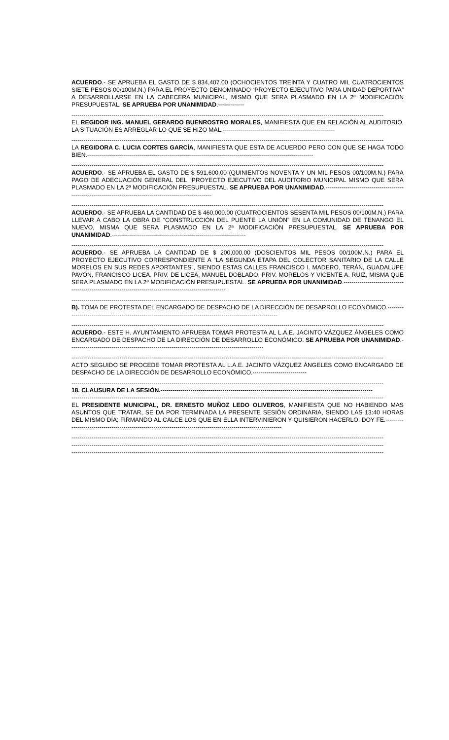ACUERDO.- SE APRUEBA EL GASTO DE $ 834,407.00 (OCHOCIENTOS TREINTA Y CUATRO MIL CUATROCIENTOS SIETE PESOS 00/100M.N.) PARA EL PROYECTO DENOMINADO “PROYECTO EJECUTIVO PARA UNIDAD DEPORTIVA” A DESARROLLARSE EN LA CABECERA MUNICIPAL, MISMO QUE SERA PLASMADO EN LA 2ª MODIFICACIÓN PRESUPUESTAL. SE APRUEBA POR UNANIMIDAD.-------------
------------------------------------------------------------------------------------------------------------------------------------------------------------
EL REGIDOR ING. MANUEL GERARDO BUENROSTRO MORALES, MANIFIESTA QUE EN RELACIÓN AL AUDITORIO, LA SITUACIÓN ES ARREGLAR LO QUE SE HIZO MAL.--------------------------------------------------------
------------------------------------------------------------------------------------------------------------------------------------------------------------
LA REGIDORA C. LUCIA CORTES GARCÍA, MANIFIESTA QUE ESTA DE ACUERDO PERO CON QUE SE HAGA TODO BIEN.-----------------------------------------------------------------------------------------------------------------
------------------------------------------------------------------------------------------------------------------------------------------------------------
ACUERDO.- SE APRUEBA EL GASTO DE $ 591,600.00 (QUINIENTOS NOVENTA Y UN MIL PESOS 00/100M.N.) PARA PAGO DE ADECUACIÓN GENERAL DEL “PROYECTO EJECUTIVO DEL AUDITORIO MUNICIPAL MISMO QUE SERA PLASMADO EN LA 2ª MODIFICACIÓN PRESUPUESTAL. SE APRUEBA POR UNANIMIDAD.-------------------------------------------------------------------------------------------------------------
------------------------------------------------------------------------------------------------------------------------------------------------------------
ACUERDO.- SE APRUEBA LA CANTIDAD DE $ 460,000.00 (CUATROCIENTOS SESENTA MIL PESOS 00/100M.N.) PARA LLEVAR A CABO LA OBRA DE “CONSTRUCCIÓN DEL PUENTE LA UNIÓN” EN LA COMUNIDAD DE TENANGO EL NUEVO, MISMA QUE SERA PLASMADO EN LA 2ª MODIFICACIÓN PRESUPUESTAL. SE APRUEBA POR UNANIMIDAD.-------------------------------------------------------------------
------------------------------------------------------------------------------------------------------------------------------------------------------------
ACUERDO.- SE APRUEBA LA CANTIDAD DE $ 200,000.00 (DOSCIENTOS MIL PESOS 00/100M.N.) PARA EL PROYECTO EJECUTIVO CORRESPONDIENTE A “LA SEGUNDA ETAPA DEL COLECTOR SANITARIO DE LA CALLE MORELOS EN SUS REDES APORTANTES”, SIENDO ESTAS CALLES FRANCISCO I. MADERO, TERÁN, GUADALUPE PAVÓN, FRANCISCO LICEA, PRIV. DE LICEA, MANUEL DOBLADO, PRIV. MORELOS Y VICENTE A. RUIZ, MISMA QUE SERA PLASMADO EN LA 2ª MODIFICACIÓN PRESUPUESTAL. SE APRUEBA POR UNANIMIDAD.-----------------------------------------------------------------------------------------------------------
------------------------------------------------------------------------------------------------------------------------------------------------------------
B). TOMA DE PROTESTA DEL ENCARGADO DE DESPACHO DE LA DIRECCIÓN DE DESARROLLO ECONÓMICO.---------------------------------------------------------------------------------------------------------------
------------------------------------------------------------------------------------------------------------------------------------------------------------
ACUERDO.- ESTE H. AYUNTAMIENTO APRUEBA TOMAR PROTESTA AL L.A.E. JACINTO VÁZQUEZ ÁNGELES COMO ENCARGADO DE DESPACHO DE LA DIRECCIÓN DE DESARROLLO ECONÓMICO. SE APRUEBA POR UNANIMIDAD.-------------------------------------------------------------------------------------------------
------------------------------------------------------------------------------------------------------------------------------------------------------------
ACTO SEGUIDO SE PROCEDE TOMAR PROTESTA AL L.A.E. JACINTO VÁZQUEZ ÁNGELES COMO ENCARGADO DE DESPACHO DE LA DIRECCIÓN DE DESARROLLO ECONÓMICO.---------------------------
------------------------------------------------------------------------------------------------------------------------------------------------------------
18. CLAUSURA DE LA SESIÓN.----------------------------------------------------------------------------------------------------------
------------------------------------------------------------------------------------------------------------------------------------------------------------
EL PRESIDENTE MUNICIPAL, DR. ERNESTO MUÑOZ LEDO OLIVEROS, MANIFIESTA QUE NO HABIENDO MAS ASUNTOS QUE TRATAR, SE DA POR TERMINADA LA PRESENTE SESIÓN ORDINARIA, SIENDO LAS 13:40 HORAS DEL MISMO DÍA; FIRMANDO AL CALCE LOS QUE EN ELLA INTERVINIERON Y QUISIERON HACERLO. DOY FE.------------------------------------------------------------------------------------------------------------------
------------------------------------------------------------------------------------------------------------------------------------------------------------
------------------------------------------------------------------------------------------------------------------------------------------------------------
------------------------------------------------------------------------------------------------------------------------------------------------------------